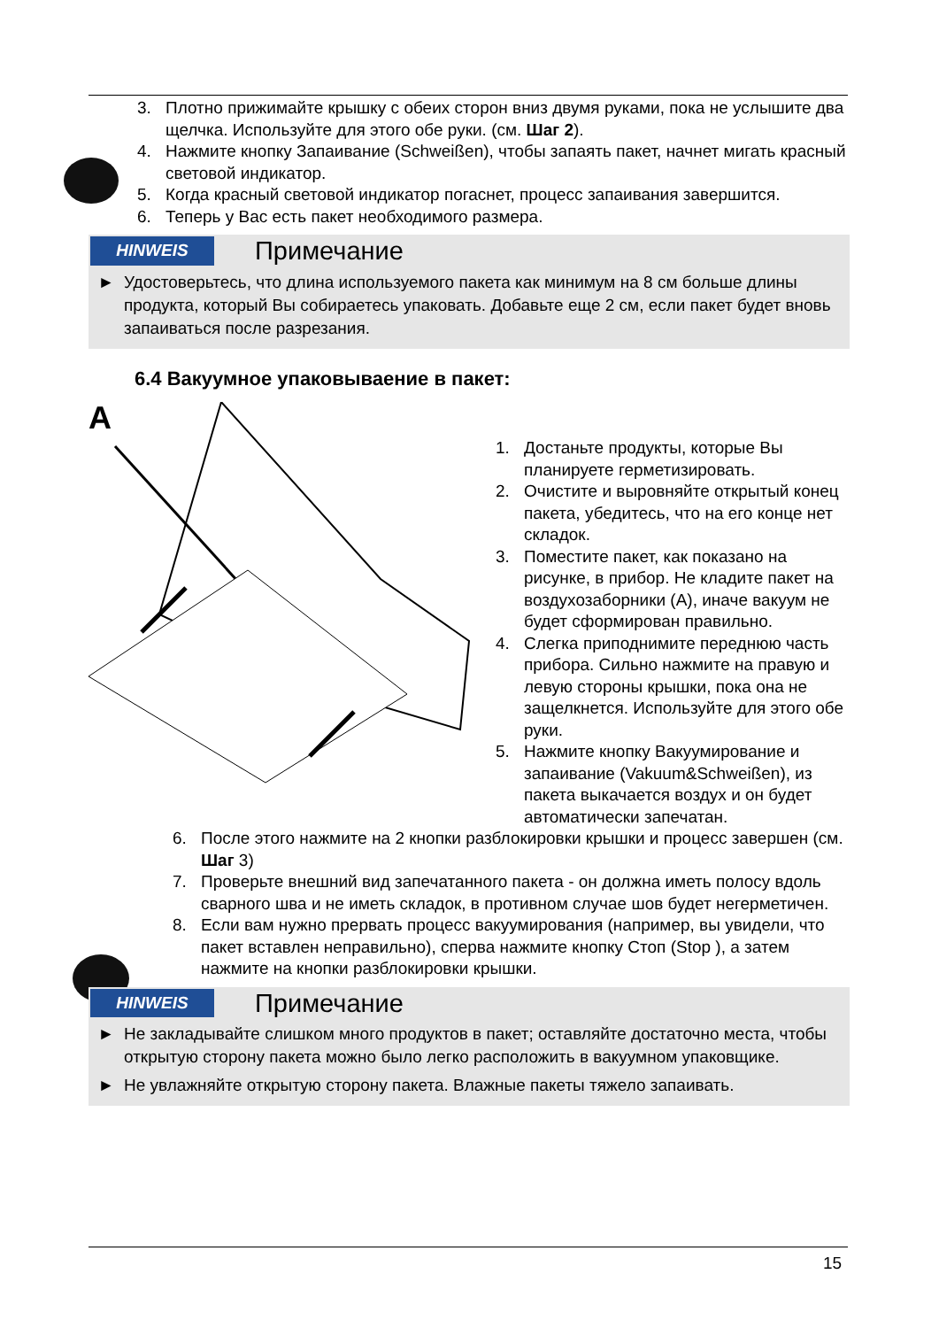3. Плотно прижимайте крышку с обеих сторон вниз двумя руками, пока не услышите два щелчка. Используйте для этого обе руки. (см. Шаг 2).
4. Нажмите кнопку Запаивание (Schweißen), чтобы запаять пакет, начнет мигать красный световой индикатор.
5. Когда красный световой индикатор погаснет, процесс запаивания завершится.
6. Теперь у Вас есть пакет необходимого размера.
HINWEIS Примечание
► Удостоверьтесь, что длина используемого пакета как минимум на 8 см больше длины продукта, который Вы собираетесь упаковать. Добавьте еще 2 см, если пакет будет вновь запаиваться после разрезания.
6.4 Вакуумное упаковываение в пакет:
A
1. Достаньте продукты, которые Вы планируете герметизировать.
2. Очистите и выровняйте открытый конец пакета, убедитесь, что на его конце нет складок.
3. Поместите пакет, как показано на рисунке, в прибор. Не кладите пакет на воздухозаборники (A), иначе вакуум не будет сформирован правильно.
4. Слегка приподнимите переднюю часть прибора. Сильно нажмите на правую и левую стороны крышки, пока она не защелкнется. Используйте для этого обе руки.
5. Нажмите кнопку Вакуумирование и запаивание (Vakuum&Schweißen), из пакета выкачается воздух и он будет автоматически запечатан.
6. После этого нажмите на 2 кнопки разблокировки крышки и процесс завершен (см. Шаг 3)
7. Проверьте внешний вид запечатанного пакета - он должна иметь полосу вдоль сварного шва и не иметь складок, в противном случае шов будет негерметичен.
8. Если вам нужно прервать процесс вакуумирования (например, вы увидели, что пакет вставлен неправильно), сперва нажмите кнопку Стоп (Stop ), а затем нажмите на кнопки разблокировки крышки.
HINWEIS Примечание
► Не закладывайте слишком много продуктов в пакет; оставляйте достаточно места, чтобы открытую сторону пакета можно было легко расположить в вакуумном упаковщике.
► Не увлажняйте открытую сторону пакета. Влажные пакеты тяжело запаивать.
15